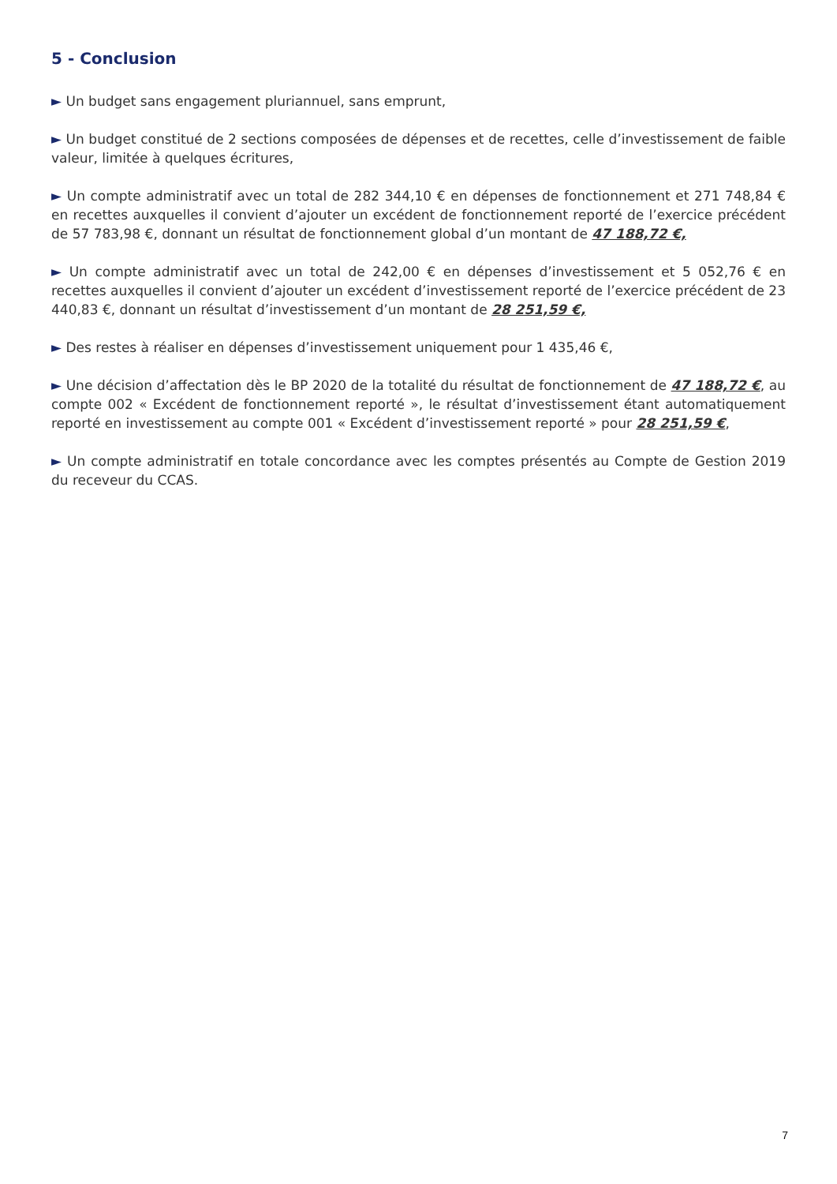5 - Conclusion
► Un budget sans engagement pluriannuel, sans emprunt,
► Un budget constitué de 2 sections composées de dépenses et de recettes, celle d’investissement de faible valeur, limitée à quelques écritures,
► Un compte administratif avec un total de 282 344,10 € en dépenses de fonctionnement et 271 748,84 € en recettes auxquelles il convient d’ajouter un excédent de fonctionnement reporté de l’exercice précédent de 57 783,98 €, donnant un résultat de fonctionnement global d’un montant de 47 188,72 €,
► Un compte administratif avec un total de 242,00 € en dépenses d’investissement et 5 052,76 € en recettes auxquelles il convient d’ajouter un excédent d’investissement reporté de l’exercice précédent de 23 440,83 €, donnant un résultat d’investissement d’un montant de 28 251,59 €,
► Des restes à réaliser en dépenses d’investissement uniquement pour 1 435,46 €,
► Une décision d’affectation dès le BP 2020 de la totalité du résultat de fonctionnement de 47 188,72 €, au compte 002 « Excédent de fonctionnement reporté », le résultat d’investissement étant automatiquement reporté en investissement au compte 001 « Excédent d’investissement reporté » pour 28 251,59 €,
► Un compte administratif en totale concordance avec les comptes présentés au Compte de Gestion 2019 du receveur du CCAS.
7